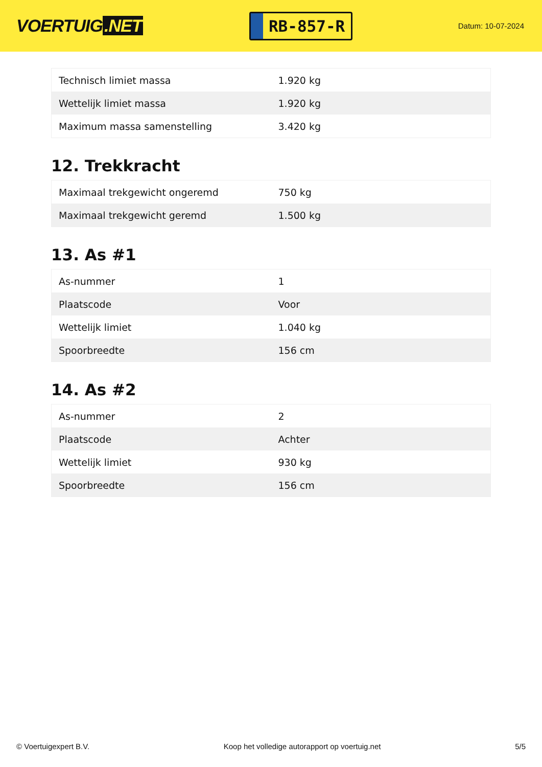VOERTUIG.NET
RB-857-R
Datum: 10-07-2024
| Technisch limiet massa | 1.920 kg |
| Wettelijk limiet massa | 1.920 kg |
| Maximum massa samenstelling | 3.420 kg |
12. Trekkracht
| Maximaal trekgewicht ongeremd | 750 kg |
| Maximaal trekgewicht geremd | 1.500 kg |
13. As #1
| As-nummer | 1 |
| Plaatscode | Voor |
| Wettelijk limiet | 1.040 kg |
| Spoorbreedte | 156 cm |
14. As #2
| As-nummer | 2 |
| Plaatscode | Achter |
| Wettelijk limiet | 930 kg |
| Spoorbreedte | 156 cm |
© Voertuigexpert B.V. Koop het volledige autorapport op voertuig.net 5/5